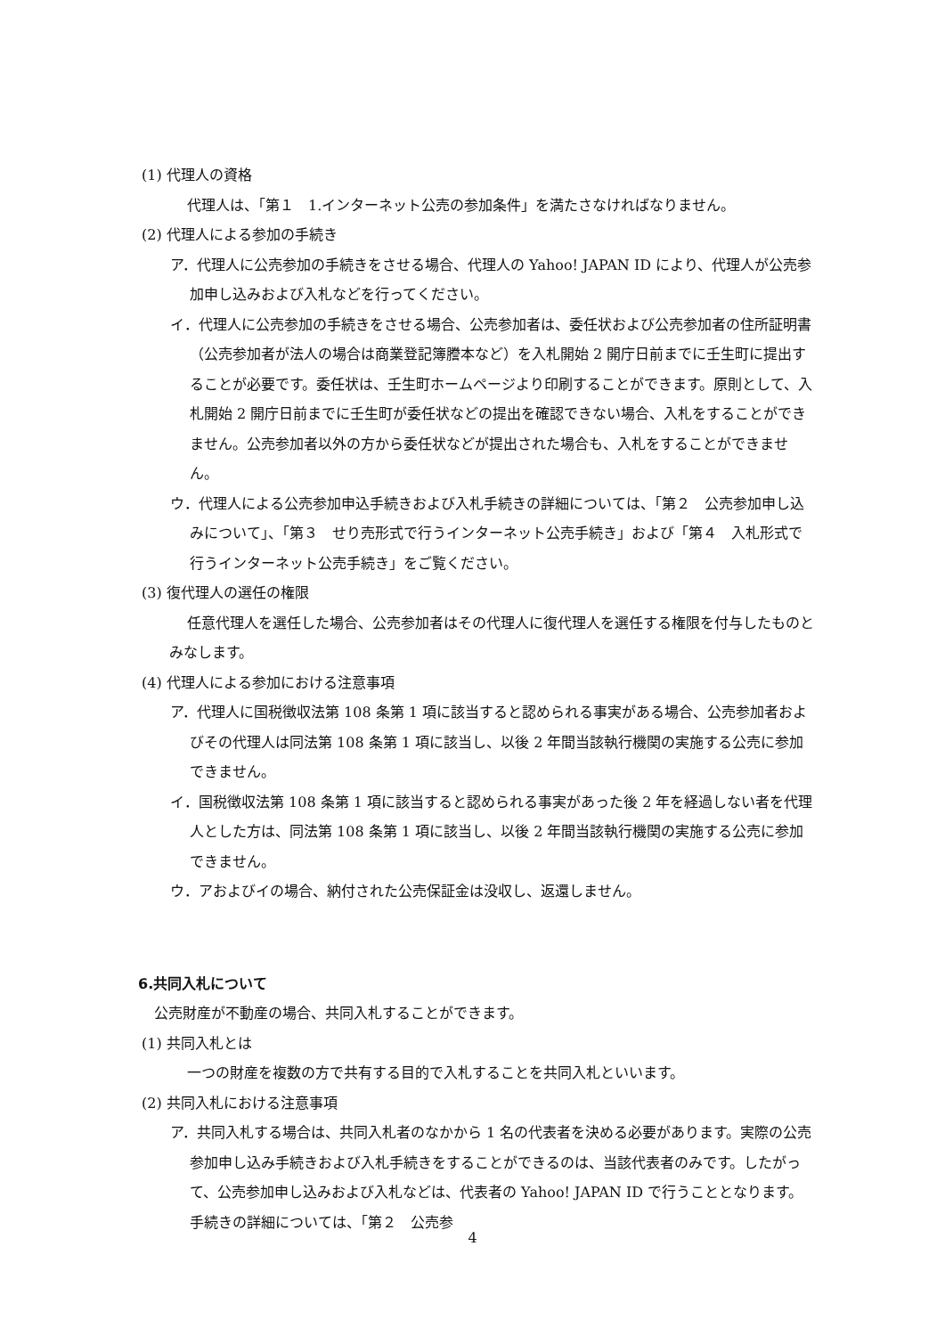(1) 代理人の資格
代理人は、「第１　1.インターネット公売の参加条件」を満たさなければなりません。
(2) 代理人による参加の手続き
ア．代理人に公売参加の手続きをさせる場合、代理人の Yahoo! JAPAN ID により、代理人が公売参加申し込みおよび入札などを行ってください。
イ．代理人に公売参加の手続きをさせる場合、公売参加者は、委任状および公売参加者の住所証明書（公売参加者が法人の場合は商業登記簿謄本など）を入札開始 2 開庁日前までに壬生町に提出することが必要です。委任状は、壬生町ホームページより印刷することができます。原則として、入札開始 2 開庁日前までに壬生町が委任状などの提出を確認できない場合、入札をすることができません。公売参加者以外の方から委任状などが提出された場合も、入札をすることができません。
ウ．代理人による公売参加申込手続きおよび入札手続きの詳細については、「第２　公売参加申し込みについて」、「第３　せり売形式で行うインターネット公売手続き」および「第４　入札形式で行うインターネット公売手続き」をご覧ください。
(3) 復代理人の選任の権限
任意代理人を選任した場合、公売参加者はその代理人に復代理人を選任する権限を付与したものとみなします。
(4) 代理人による参加における注意事項
ア．代理人に国税徴収法第 108 条第 1 項に該当すると認められる事実がある場合、公売参加者およびその代理人は同法第 108 条第 1 項に該当し、以後 2 年間当該執行機関の実施する公売に参加できません。
イ．国税徴収法第 108 条第 1 項に該当すると認められる事実があった後 2 年を経過しない者を代理人とした方は、同法第 108 条第 1 項に該当し、以後 2 年間当該執行機関の実施する公売に参加できません。
ウ．アおよびイの場合、納付された公売保証金は没収し、返還しません。
6.共同入札について
公売財産が不動産の場合、共同入札することができます。
(1) 共同入札とは
一つの財産を複数の方で共有する目的で入札することを共同入札といいます。
(2) 共同入札における注意事項
ア．共同入札する場合は、共同入札者のなかから 1 名の代表者を決める必要があります。実際の公売参加申し込み手続きおよび入札手続きをすることができるのは、当該代表者のみです。したがって、公売参加申し込みおよび入札などは、代表者の Yahoo! JAPAN ID で行うこととなります。手続きの詳細については、「第２　公売参
4